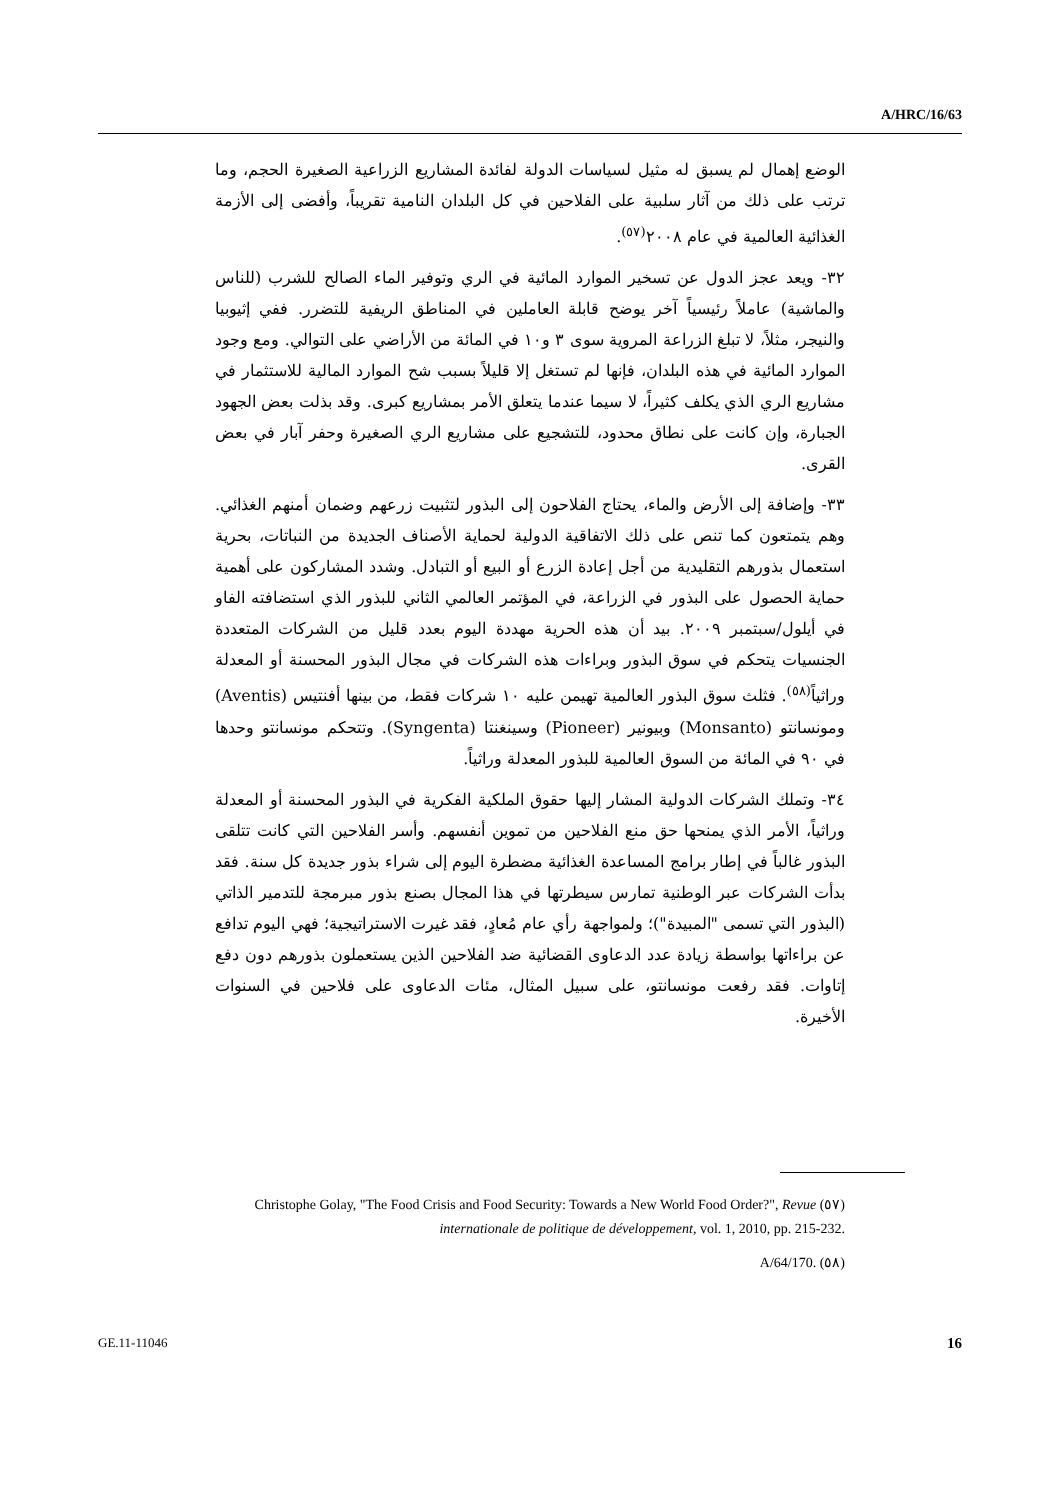A/HRC/16/63
الوضع إهمال لم يسبق له مثيل لسياسات الدولة لفائدة المشاريع الزراعية الصغيرة الحجم، وما ترتب على ذلك من آثار سلبية على الفلاحين في كل البلدان النامية تقريباً، وأفضى إلى الأزمة الغذائية العالمية في عام ٢٠٠٨<sup>(٥٧)</sup>.
٣٢- ويعد عجز الدول عن تسخير الموارد المائية في الري وتوفير الماء الصالح للشرب (للناس والماشية) عاملاً رئيسياً آخر يوضح قابلة العاملين في المناطق الريفية للتضرر. ففي إثيوبيا والنيجر، مثلاً، لا تبلغ الزراعة المروية سوى ٣ و١٠ في المائة من الأراضي على التوالي. ومع وجود الموارد المائية في هذه البلدان، فإنها لم تستغل إلا قليلاً بسبب شح الموارد المالية للاستثمار في مشاريع الري الذي يكلف كثيراً، لا سيما عندما يتعلق الأمر بمشاريع كبرى. وقد بذلت بعض الجهود الجبارة، وإن كانت على نطاق محدود، للتشجيع على مشاريع الري الصغيرة وحفر آبار في بعض القرى.
٣٣- وإضافة إلى الأرض والماء، يحتاج الفلاحون إلى البذور لتثبيت زرعهم وضمان أمنهم الغذائي. وهم يتمتعون كما تنص على ذلك الاتفاقية الدولية لحماية الأصناف الجديدة من النباتات، بحرية استعمال بذورهم التقليدية من أجل إعادة الزرع أو البيع أو التبادل. وشدد المشاركون على أهمية حماية الحصول على البذور في الزراعة، في المؤتمر العالمي الثاني للبذور الذي استضافته الفاو في أيلول/سبتمبر ٢٠٠٩. بيد أن هذه الحرية مهددة اليوم بعدد قليل من الشركات المتعددة الجنسيات يتحكم في سوق البذور وبراءات هذه الشركات في مجال البذور المحسنة أو المعدلة وراثياً<sup>(٥٨)</sup>. فثلث سوق البذور العالمية تهيمن عليه ١٠ شركات فقط، من بينها أفنتيس (Aventis) ومونسانتو (Monsanto) وبيونير (Pioneer) وسينغنتا (Syngenta). وتتحكم مونسانتو وحدها في ٩٠ في المائة من السوق العالمية للبذور المعدلة وراثياً.
٣٤- وتملك الشركات الدولية المشار إليها حقوق الملكية الفكرية في البذور المحسنة أو المعدلة وراثياً، الأمر الذي يمنحها حق منع الفلاحين من تموين أنفسهم. وأسر الفلاحين التي كانت تتلقى البذور غالباً في إطار برامج المساعدة الغذائية مضطرة اليوم إلى شراء بذور جديدة كل سنة. فقد بدأت الشركات عبر الوطنية تمارس سيطرتها في هذا المجال بصنع بذور مبرمجة للتدمير الذاتي (البذور التي تسمى "المبيدة")؛ ولمواجهة رأي عام مُعادٍ، فقد غيرت الاستراتيجية؛ فهي اليوم تدافع عن براءاتها بواسطة زيادة عدد الدعاوى القضائية ضد الفلاحين الذين يستعملون بذورهم دون دفع إتاوات. فقد رفعت مونسانتو، على سبيل المثال، مئات الدعاوى على فلاحين في السنوات الأخيرة.
(٥٧) Christophe Golay, "The Food Crisis and Food Security: Towards a New World Food Order?", Revue internationale de politique de développement, vol. 1, 2010, pp. 215-232.
(٥٨) A/64/170.
GE.11-11046 16